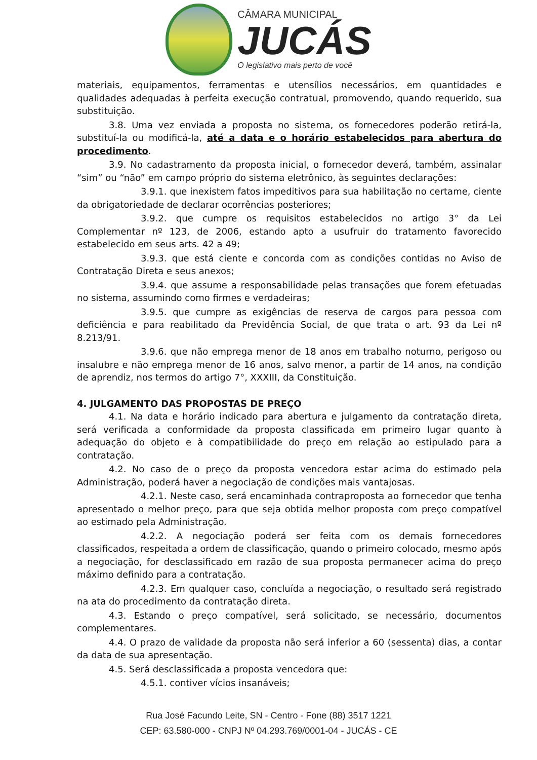CÂMARA MUNICIPAL
JUCÁS
O legislativo mais perto de você
materiais, equipamentos, ferramentas e utensílios necessários, em quantidades e qualidades adequadas à perfeita execução contratual, promovendo, quando requerido, sua substituição.
3.8. Uma vez enviada a proposta no sistema, os fornecedores poderão retirá-la, substituí-la ou modificá-la, até a data e o horário estabelecidos para abertura do procedimento.
3.9. No cadastramento da proposta inicial, o fornecedor deverá, também, assinalar “sim” ou “não” em campo próprio do sistema eletrônico, às seguintes declarações:
3.9.1. que inexistem fatos impeditivos para sua habilitação no certame, ciente da obrigatoriedade de declarar ocorrências posteriores;
3.9.2. que cumpre os requisitos estabelecidos no artigo 3° da Lei Complementar nº 123, de 2006, estando apto a usufruir do tratamento favorecido estabelecido em seus arts. 42 a 49;
3.9.3. que está ciente e concorda com as condições contidas no Aviso de Contratação Direta e seus anexos;
3.9.4. que assume a responsabilidade pelas transações que forem efetuadas no sistema, assumindo como firmes e verdadeiras;
3.9.5. que cumpre as exigências de reserva de cargos para pessoa com deficiência e para reabilitado da Previdência Social, de que trata o art. 93 da Lei nº 8.213/91.
3.9.6. que não emprega menor de 18 anos em trabalho noturno, perigoso ou insalubre e não emprega menor de 16 anos, salvo menor, a partir de 14 anos, na condição de aprendiz, nos termos do artigo 7°, XXXIII, da Constituição.
4. JULGAMENTO DAS PROPOSTAS DE PREÇO
4.1. Na data e horário indicado para abertura e julgamento da contratação direta, será verificada a conformidade da proposta classificada em primeiro lugar quanto à adequação do objeto e à compatibilidade do preço em relação ao estipulado para a contratação.
4.2. No caso de o preço da proposta vencedora estar acima do estimado pela Administração, poderá haver a negociação de condições mais vantajosas.
4.2.1. Neste caso, será encaminhada contraproposta ao fornecedor que tenha apresentado o melhor preço, para que seja obtida melhor proposta com preço compatível ao estimado pela Administração.
4.2.2. A negociação poderá ser feita com os demais fornecedores classificados, respeitada a ordem de classificação, quando o primeiro colocado, mesmo após a negociação, for desclassificado em razão de sua proposta permanecer acima do preço máximo definido para a contratação.
4.2.3. Em qualquer caso, concluída a negociação, o resultado será registrado na ata do procedimento da contratação direta.
4.3. Estando o preço compatível, será solicitado, se necessário, documentos complementares.
4.4. O prazo de validade da proposta não será inferior a 60 (sessenta) dias, a contar da data de sua apresentação.
4.5. Será desclassificada a proposta vencedora que:
4.5.1. contiver vícios insanáveis;
Rua José Facundo Leite, SN - Centro - Fone (88) 3517 1221
CEP: 63.580-000 - CNPJ Nº 04.293.769/0001-04 - JUCÁS - CE